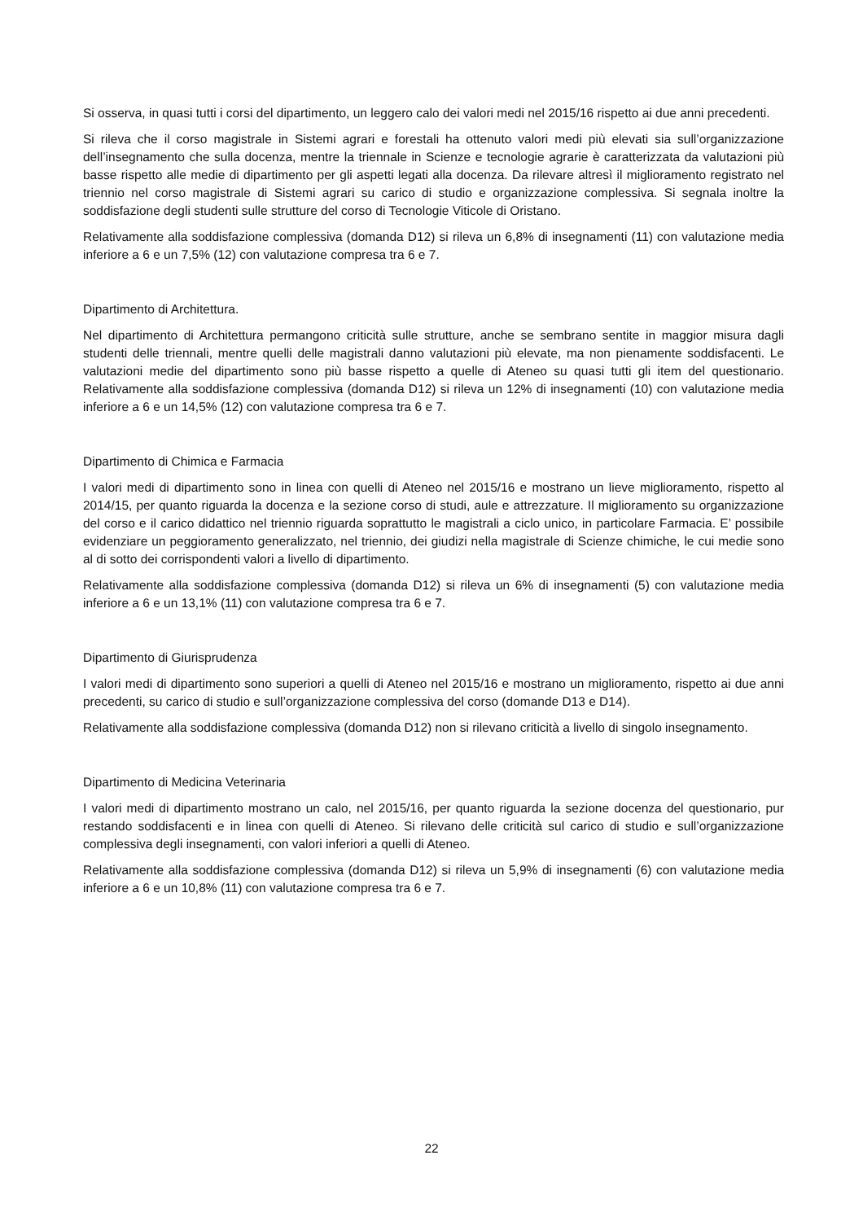Si osserva, in quasi tutti i corsi del dipartimento, un leggero calo dei valori medi nel 2015/16 rispetto ai due anni precedenti.
Si rileva che il corso magistrale in Sistemi agrari e forestali ha ottenuto valori medi più elevati sia sull’organizzazione dell’insegnamento che sulla docenza, mentre la triennale in Scienze e tecnologie agrarie è caratterizzata da valutazioni più basse rispetto alle medie di dipartimento per gli aspetti legati alla docenza. Da rilevare altresì il miglioramento registrato nel triennio nel corso magistrale di Sistemi agrari su carico di studio e organizzazione complessiva. Si segnala inoltre la soddisfazione degli studenti sulle strutture del corso di Tecnologie Viticole di Oristano.
Relativamente alla soddisfazione complessiva (domanda D12) si rileva un 6,8% di insegnamenti (11) con valutazione media inferiore a 6 e un 7,5% (12) con valutazione compresa tra 6 e 7.
Dipartimento di Architettura.
Nel dipartimento di Architettura permangono criticità sulle strutture, anche se sembrano sentite in maggior misura dagli studenti delle triennali, mentre quelli delle magistrali danno valutazioni più elevate, ma non pienamente soddisfacenti. Le valutazioni medie del dipartimento sono più basse rispetto a quelle di Ateneo su quasi tutti gli item del questionario. Relativamente alla soddisfazione complessiva (domanda D12) si rileva un 12% di insegnamenti (10) con valutazione media inferiore a 6 e un 14,5% (12) con valutazione compresa tra 6 e 7.
Dipartimento di Chimica e Farmacia
I valori medi di dipartimento sono in linea con quelli di Ateneo nel 2015/16 e mostrano un lieve miglioramento, rispetto al 2014/15, per quanto riguarda la docenza e la sezione corso di studi, aule e attrezzature. Il miglioramento su organizzazione del corso e il carico didattico nel triennio riguarda soprattutto le magistrali a ciclo unico, in particolare Farmacia. E’ possibile evidenziare un peggioramento generalizzato, nel triennio, dei giudizi nella magistrale di Scienze chimiche, le cui medie sono al di sotto dei corrispondenti valori a livello di dipartimento.
Relativamente alla soddisfazione complessiva (domanda D12) si rileva un 6% di insegnamenti (5) con valutazione media inferiore a 6 e un 13,1% (11) con valutazione compresa tra 6 e 7.
Dipartimento di Giurisprudenza
I valori medi di dipartimento sono superiori a quelli di Ateneo nel 2015/16 e mostrano un miglioramento, rispetto ai due anni precedenti, su carico di studio e sull’organizzazione complessiva del corso (domande D13 e D14).
Relativamente alla soddisfazione complessiva (domanda D12) non si rilevano criticità a livello di singolo insegnamento.
Dipartimento di Medicina Veterinaria
I valori medi di dipartimento mostrano un calo, nel 2015/16, per quanto riguarda la sezione docenza del questionario, pur restando soddisfacenti e in linea con quelli di Ateneo. Si rilevano delle criticità sul carico di studio e sull’organizzazione complessiva degli insegnamenti, con valori inferiori a quelli di Ateneo.
Relativamente alla soddisfazione complessiva (domanda D12) si rileva un 5,9% di insegnamenti (6) con valutazione media inferiore a 6 e un 10,8% (11) con valutazione compresa tra 6 e 7.
22